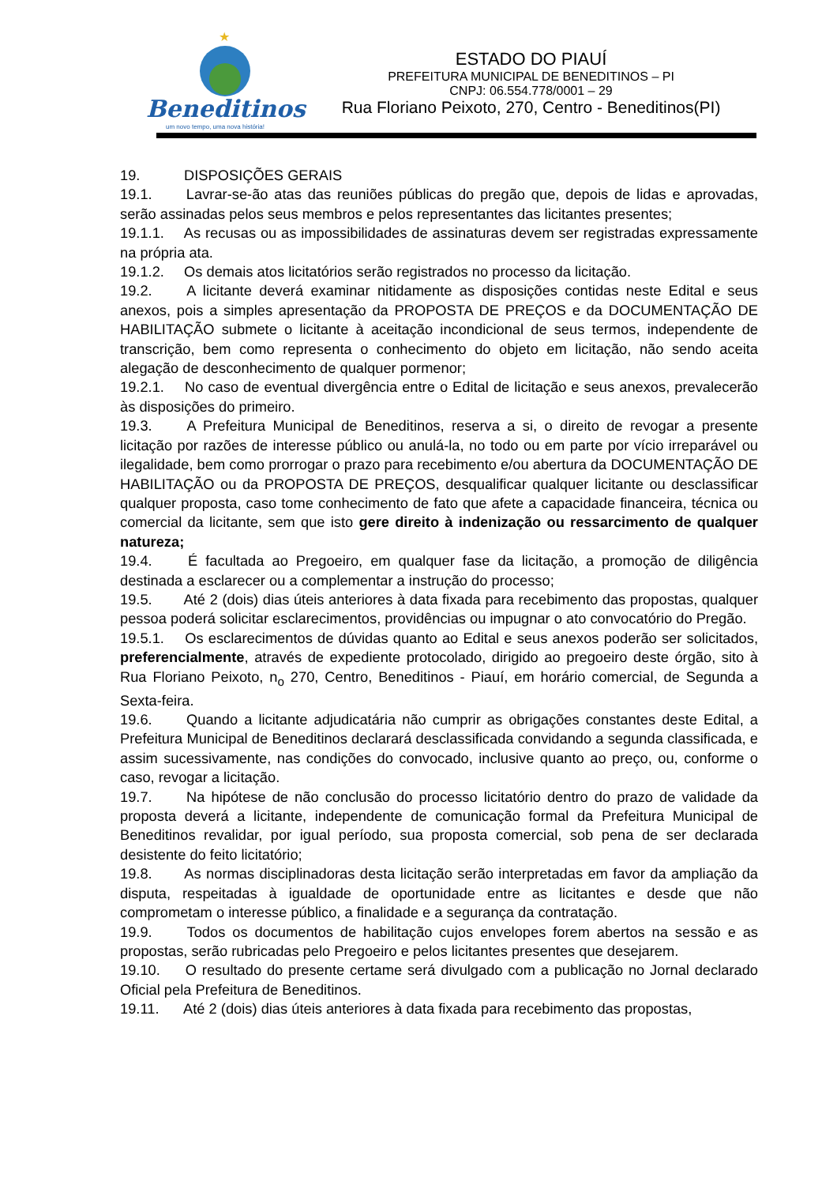★
Beneditinos
um novo tempo, uma nova história!
ESTADO DO PIAUÍ
PREFEITURA MUNICIPAL DE BENEDITINOS – PI
CNPJ: 06.554.778/0001 – 29
Rua Floriano Peixoto, 270, Centro - Beneditinos(PI)
19. DISPOSIÇÕES GERAIS
19.1. Lavrar-se-ão atas das reuniões públicas do pregão que, depois de lidas e aprovadas, serão assinadas pelos seus membros e pelos representantes das licitantes presentes;
19.1.1. As recusas ou as impossibilidades de assinaturas devem ser registradas expressamente na própria ata.
19.1.2. Os demais atos licitatórios serão registrados no processo da licitação.
19.2. A licitante deverá examinar nitidamente as disposições contidas neste Edital e seus anexos, pois a simples apresentação da PROPOSTA DE PREÇOS e da DOCUMENTAÇÃO DE HABILITAÇÃO submete o licitante à aceitação incondicional de seus termos, independente de transcrição, bem como representa o conhecimento do objeto em licitação, não sendo aceita alegação de desconhecimento de qualquer pormenor;
19.2.1. No caso de eventual divergência entre o Edital de licitação e seus anexos, prevalecerão às disposições do primeiro.
19.3. A Prefeitura Municipal de Beneditinos, reserva a si, o direito de revogar a presente licitação por razões de interesse público ou anulá-la, no todo ou em parte por vício irreparável ou ilegalidade, bem como prorrogar o prazo para recebimento e/ou abertura da DOCUMENTAÇÃO DE HABILITAÇÃO ou da PROPOSTA DE PREÇOS, desqualificar qualquer licitante ou desclassificar qualquer proposta, caso tome conhecimento de fato que afete a capacidade financeira, técnica ou comercial da licitante, sem que isto gere direito à indenização ou ressarcimento de qualquer natureza;
19.4. É facultada ao Pregoeiro, em qualquer fase da licitação, a promoção de diligência destinada a esclarecer ou a complementar a instrução do processo;
19.5. Até 2 (dois) dias úteis anteriores à data fixada para recebimento das propostas, qualquer pessoa poderá solicitar esclarecimentos, providências ou impugnar o ato convocatório do Pregão.
19.5.1. Os esclarecimentos de dúvidas quanto ao Edital e seus anexos poderão ser solicitados, preferencialmente, através de expediente protocolado, dirigido ao pregoeiro deste órgão, sito à Rua Floriano Peixoto, n<sub>o</sub> 270, Centro, Beneditinos - Piauí, em horário comercial, de Segunda a Sexta-feira.
19.6. Quando a licitante adjudicatária não cumprir as obrigações constantes deste Edital, a Prefeitura Municipal de Beneditinos declarará desclassificada convidando a segunda classificada, e assim sucessivamente, nas condições do convocado, inclusive quanto ao preço, ou, conforme o caso, revogar a licitação.
19.7. Na hipótese de não conclusão do processo licitatório dentro do prazo de validade da proposta deverá a licitante, independente de comunicação formal da Prefeitura Municipal de Beneditinos revalidar, por igual período, sua proposta comercial, sob pena de ser declarada desistente do feito licitatório;
19.8. As normas disciplinadoras desta licitação serão interpretadas em favor da ampliação da disputa, respeitadas à igualdade de oportunidade entre as licitantes e desde que não comprometam o interesse público, a finalidade e a segurança da contratação.
19.9. Todos os documentos de habilitação cujos envelopes forem abertos na sessão e as propostas, serão rubricadas pelo Pregoeiro e pelos licitantes presentes que desejarem.
19.10. O resultado do presente certame será divulgado com a publicação no Jornal declarado Oficial pela Prefeitura de Beneditinos.
19.11. Até 2 (dois) dias úteis anteriores à data fixada para recebimento das propostas,